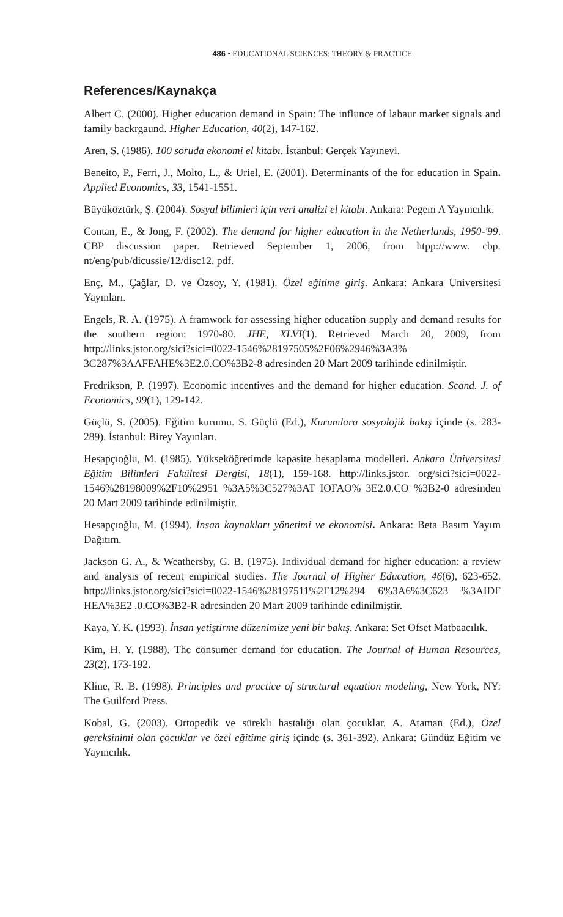486 • EDUCATIONAL SCIENCES: THEORY & PRACTICE
References/Kaynakça
Albert C. (2000). Higher education demand in Spain: The influnce of labaur market signals and family backrgaund. Higher Education, 40(2), 147-162.
Aren, S. (1986). 100 soruda ekonomi el kitabı. İstanbul: Gerçek Yayınevi.
Beneito, P., Ferri, J., Molto, L., & Uriel, E. (2001). Determinants of the for education in Spain. Applied Economics, 33, 1541-1551.
Büyüköztürk, Ş. (2004). Sosyal bilimleri için veri analizi el kitabı. Ankara: Pegem A Yayıncılık.
Contan, E., & Jong, F. (2002). The demand for higher education in the Netherlands, 1950-'99. CBP discussion paper. Retrieved September 1, 2006, from htpp://www. cbp. nt/eng/pub/dicussie/12/disc12. pdf.
Enç, M., Çağlar, D. ve Özsoy, Y. (1981). Özel eğitime giriş. Ankara: Ankara Üniversitesi Yayınları.
Engels, R. A. (1975). A framwork for assessing higher education supply and demand results for the southern region: 1970-80. JHE, XLVI(1). Retrieved March 20, 2009, from http://links.jstor.org/sici?sici=0022-1546%28197505%2F06%2946%3A3% 3C287%3AAFFAHE%3E2.0.CO%3B2-8 adresinden 20 Mart 2009 tarihinde edinilmiştir.
Fredrikson, P. (1997). Economic ıncentives and the demand for higher education. Scand. J. of Economics, 99(1), 129-142.
Güçlü, S. (2005). Eğitim kurumu. S. Güçlü (Ed.), Kurumlara sosyolojik bakış içinde (s. 283-289). İstanbul: Birey Yayınları.
Hesapçıoğlu, M. (1985). Yükseköğretimde kapasite hesaplama modelleri. Ankara Üniversitesi Eğitim Bilimleri Fakültesi Dergisi, 18(1), 159-168. http://links.jstor. org/sici?sici=0022-1546%28198009%2F10%2951 %3A5%3C527%3AT IOFAO% 3E2.0.CO %3B2-0 adresinden 20 Mart 2009 tarihinde edinilmiştir.
Hesapçıoğlu, M. (1994). İnsan kaynakları yönetimi ve ekonomisi. Ankara: Beta Basım Yayım Dağıtım.
Jackson G. A., & Weathersby, G. B. (1975). Individual demand for higher education: a review and analysis of recent empirical studies. The Journal of Higher Education, 46(6), 623-652. http://links.jstor.org/sici?sici=0022-1546%28197511%2F12%294 6%3A6%3C623 %3AIDF HEA%3E2 .0.CO%3B2-R adresinden 20 Mart 2009 tarihinde edinilmiştir.
Kaya, Y. K. (1993). İnsan yetiştirme düzenimize yeni bir bakış. Ankara: Set Ofset Matbaacılık.
Kim, H. Y. (1988). The consumer demand for education. The Journal of Human Resources, 23(2), 173-192.
Kline, R. B. (1998). Principles and practice of structural equation modeling, New York, NY: The Guilford Press.
Kobal, G. (2003). Ortopedik ve sürekli hastalığı olan çocuklar. A. Ataman (Ed.), Özel gereksinimi olan çocuklar ve özel eğitime giriş içinde (s. 361-392). Ankara: Gündüz Eğitim ve Yayıncılık.